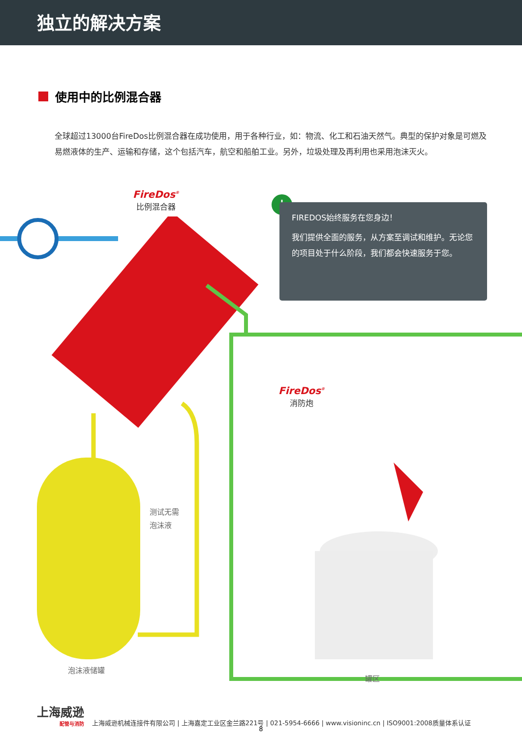独立的解决方案
使用中的比例混合器
全球超过13000台FireDos比例混合器在成功使用，用于各种行业，如：物流、化工和石油天然气。典型的保护对象是可燃及易燃液体的生产、运输和存储，这个包括汽车，航空和船舶工业。另外，垃圾处理及再利用也采用泡沫灭火。
FireDos<sup>®</sup>
比例混合器
!
FIREDOS始终服务在您身边！
我们提供全面的服务，从方案至调试和维护。无论您的项目处于什么阶段，我们都会快速服务于您。
FireDos<sup>®</sup>
消防炮
测试无需
泡沫液
泡沫液储罐
罐区
上海威逊
配管与消防
上海威逊机械连接件有限公司 | 上海嘉定工业区金兰路221号 | 021-5954-6666 | www.visioninc.cn | ISO9001:2008质量体系认证
8